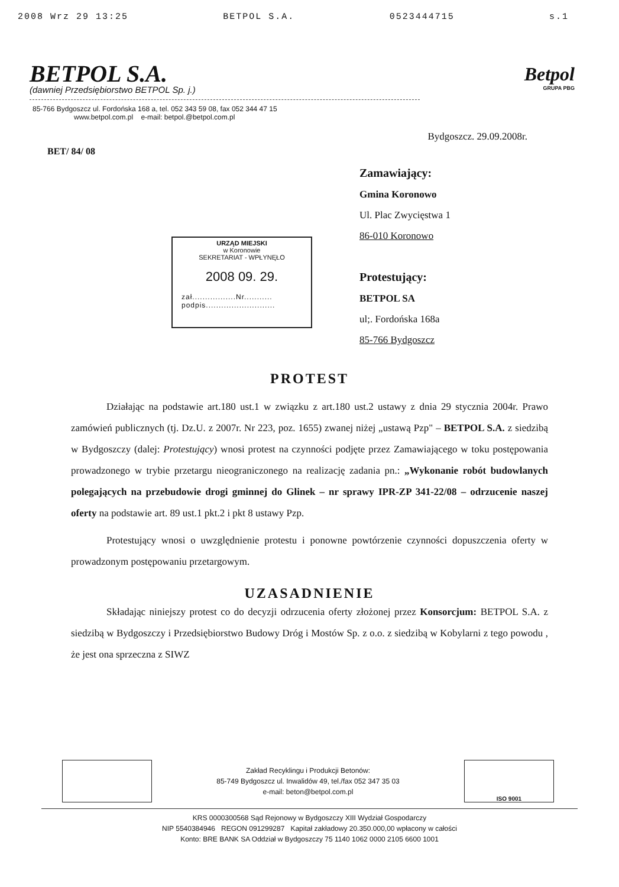2008 Wrz 29 13:25 BETPOL S.A. 0523444715 s.1
BETPOL S.A.
(dawniej Przedsiębiorstwo BETPOL Sp. j.)
85-766 Bydgoszcz ul. Fordońska 168 a, tel. 052 343 59 08, fax 052 344 47 15
www.betpol.com.pl e-mail: betpol.@betpol.com.pl
Betpol
GRUPA PBG
Bydgoszcz. 29.09.2008r.
BET/ 84/ 08
URZĄD MIEJSKI
w Koronowie
SEKRETARIAT - WPŁYNĘŁO
2008 09. 29.
zał.................Nr...........
podpis...........................
Zamawiający:
Gmina Koronowo
Ul. Plac Zwycięstwa 1
86-010 Koronowo
Protestujący:
BETPOL SA
ul;. Fordońska 168a
85-766 Bydgoszcz
PROTEST
Działając na podstawie art.180 ust.1 w związku z art.180 ust.2 ustawy z dnia 29 stycznia 2004r. Prawo zamówień publicznych (tj. Dz.U. z 2007r. Nr 223, poz. 1655) zwanej niżej „ustawą Pzp" – BETPOL S.A. z siedzibą w Bydgoszczy (dalej: Protestujący) wnosi protest na czynności podjęte przez Zamawiającego w toku postępowania prowadzonego w trybie przetargu nieograniczonego na realizację zadania pn.: „Wykonanie robót budowlanych polegających na przebudowie drogi gminnej do Glinek – nr sprawy IPR-ZP 341-22/08 – odrzucenie naszej oferty na podstawie art. 89 ust.1 pkt.2 i pkt 8 ustawy Pzp.
Protestujący wnosi o uwzględnienie protestu i ponowne powtórzenie czynności dopuszczenia oferty w prowadzonym postępowaniu przetargowym.
UZASADNIENIE
Składając niniejszy protest co do decyzji odrzucenia oferty złożonej przez Konsorcjum: BETPOL S.A. z siedzibą w Bydgoszczy i Przedsiębiorstwo Budowy Dróg i Mostów Sp. z o.o. z siedzibą w Kobylarni z tego powodu , że jest ona sprzeczna z SIWZ
Zakład Recyklingu i Produkcji Betonów:
85-749 Bydgoszcz ul. Inwalidów 49, tel./fax 052 347 35 03
e-mail: beton@betpol.com.pl
ISO 9001
KRS 0000300568 Sąd Rejonowy w Bydgoszczy XIII Wydział Gospodarczy
NIP 5540384946 REGON 091299287 Kapitał zakładowy 20.350.000,00 wpłacony w całości
Konto: BRE BANK SA Oddział w Bydgoszczy 75 1140 1062 0000 2105 6600 1001